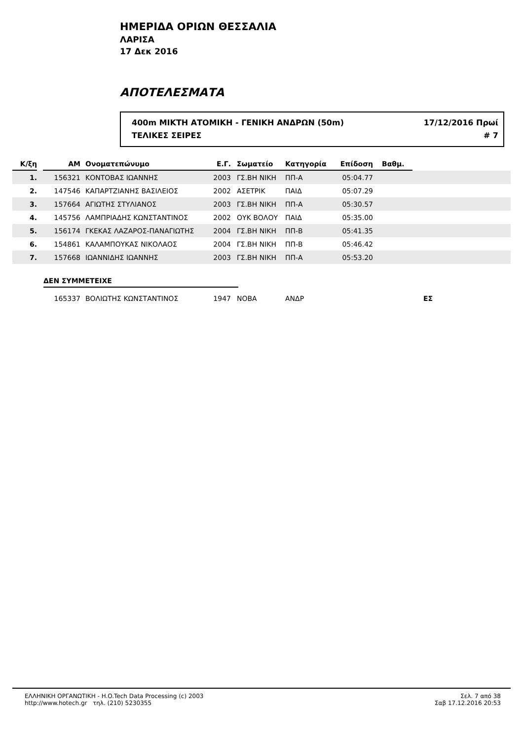ΗΜΕΡΙΔΑ ΟΡΙΩΝ ΘΕΣΣΑΛΙΑ
ΛΑΡΙΣΑ
17 Δεκ 2016
ΑΠΟΤΕΛΕΣΜΑΤΑ
400m ΜΙΚΤΗ ΑΤΟΜΙΚΗ - ΓΕΝΙΚΗ ΑΝΔΡΩΝ (50m) 17/12/2016 Πρωί
ΤΕΛΙΚΕΣ ΣΕΙΡΕΣ # 7
| Κ/ξη | | ΑΜ | Ονοματεπώνυμο | Ε.Γ. | Σωματείο | Κατηγορία | Επίδοση | Βαθμ. | |
| --- | --- | --- | --- | --- | --- | --- | --- | --- | --- |
| 1. | | 156321 | ΚΟΝΤΟΒΑΣ ΙΩΑΝΝΗΣ | 2003 | ΓΣ.ΒΗ ΝΙΚΗ | ΠΠ-Α | 05:04.77 | | |
| 2. | | 147546 | ΚΑΠΑΡΤΖΙΑΝΗΣ ΒΑΣΙΛΕΙΟΣ | 2002 | ΑΣΕΤΡΙΚ | ΠΑΙΔ | 05:07.29 | | |
| 3. | | 157664 | ΑΓΙΩΤΗΣ ΣΤΥΛΙΑΝΟΣ | 2003 | ΓΣ.ΒΗ ΝΙΚΗ | ΠΠ-Α | 05:30.57 | | |
| 4. | | 145756 | ΛΑΜΠΡΙΑΔΗΣ ΚΩΝΣΤΑΝΤΙΝΟΣ | 2002 | ΟΥΚ ΒΟΛΟΥ | ΠΑΙΔ | 05:35.00 | | |
| 5. | | 156174 | ΓΚΕΚΑΣ ΛΑΖΑΡΟΣ-ΠΑΝΑΓΙΩΤΗΣ | 2004 | ΓΣ.ΒΗ ΝΙΚΗ | ΠΠ-Β | 05:41.35 | | |
| 6. | | 154861 | ΚΑΛΑΜΠΟΥΚΑΣ ΝΙΚΟΛΑΟΣ | 2004 | ΓΣ.ΒΗ ΝΙΚΗ | ΠΠ-Β | 05:46.42 | | |
| 7. | | 157668 | ΙΩΑΝΝΙΔΗΣ ΙΩΑΝΝΗΣ | 2003 | ΓΣ.ΒΗ ΝΙΚΗ | ΠΠ-Α | 05:53.20 | | |
ΔΕΝ ΣΥΜΜΕΤΕΙΧΕ
| | | 165337 | ΒΟΛΙΩΤΗΣ ΚΩΝΣΤΑΝΤΙΝΟΣ | 1947 | ΝΟΒΑ | ΑΝΔΡ | | | ΕΣ |
ΕΛΛΗΝΙΚΗ ΟΡΓΑΝΩΤΙΚΗ - H.O.Tech Data Processing (c) 2003
http://www.hotech.gr τηλ. (210) 5230355
Σελ. 7 από 38
Σαβ 17.12.2016 20:53